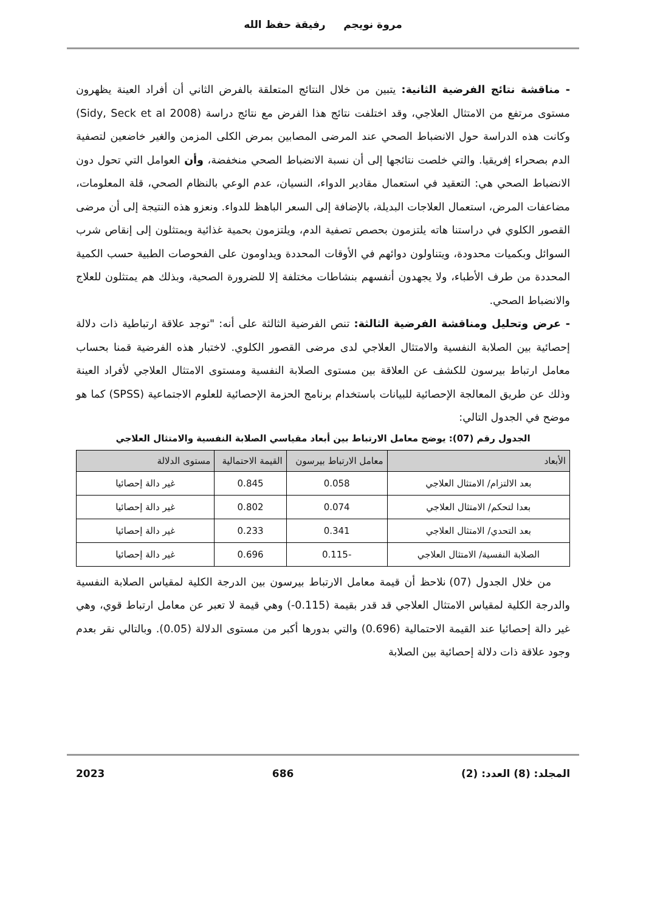مروة نويجم رفيقة حفظ الله
- مناقشة نتائج الفرضية الثانية: يتبين من خلال النتائج المتعلقة بالفرض الثاني أن أفراد العينة يظهرون مستوى مرتفع من الامتثال العلاجي، وقد اختلفت نتائج هذا الفرض مع نتائج دراسة (Sidy, Seck et al 2008) وكانت هذه الدراسة حول الانضباط الصحي عند المرضى المصابين بمرض الكلى المزمن والغير خاضعين لتصفية الدم بصحراء إفريقيا. والتي خلصت نتائجها إلى أن نسبة الانضباط الصحي منخفضة، وأن العوامل التي تحول دون الانضباط الصحي هي: التعقيد في استعمال مقادير الدواء، النسيان، عدم الوعي بالنظام الصحي، قلة المعلومات، مضاعفات المرض، استعمال العلاجات البديلة، بالإضافة إلى السعر الباهظ للدواء. ونعزو هذه النتيجة إلى أن مرضى القصور الكلوي في دراستنا هاته يلتزمون بحصص تصفية الدم، ويلتزمون بحمية غذائية ويمتثلون إلى إنقاص شرب السوائل وبكميات محدودة، ويتناولون دوائهم في الأوقات المحددة ويداومون على الفحوصات الطبية حسب الكمية المحددة من طرف الأطباء، ولا يجهدون أنفسهم بنشاطات مختلفة إلا للضرورة الصحية، وبذلك هم يمتثلون للعلاج والانضباط الصحي.
- عرض وتحليل ومناقشة الفرضية الثالثة: تنص الفرضية الثالثة على أنه: "توجد علاقة ارتباطية ذات دلالة إحصائية بين الصلابة النفسية والامتثال العلاجي لدى مرضى القصور الكلوي. لاختبار هذه الفرضية قمنا بحساب معامل ارتباط بيرسون للكشف عن العلاقة بين مستوى الصلابة النفسية ومستوى الامتثال العلاجي لأفراد العينة وذلك عن طريق المعالجة الإحصائية للبيانات باستخدام برنامج الحزمة الإحصائية للعلوم الاجتماعية (SPSS) كما هو موضح في الجدول التالي:
الجدول رقم (07): يوضح معامل الارتباط بين أبعاد مقياسي الصلابة النفسية والامتثال العلاجي
| الأبعاد | معامل الارتباط بيرسون | القيمة الاحتمالية | مستوى الدلالة |
| --- | --- | --- | --- |
| بعد الالتزام/ الامتثال العلاجي | 0.058 | 0.845 | غير دالة إحصائيا |
| بعدا لتحكم/ الامتثال العلاجي | 0.074 | 0.802 | غير دالة إحصائيا |
| بعد التحدي/ الامتثال العلاجي | 0.341 | 0.233 | غير دالة إحصائيا |
| الصلابة النفسية/ الامتثال العلاجي | -0.115 | 0.696 | غير دالة إحصائيا |
من خلال الجدول (07) نلاحظ أن قيمة معامل الارتباط بيرسون بين الدرجة الكلية لمقياس الصلابة النفسية والدرجة الكلية لمقياس الامتثال العلاجي قد قدر بقيمة (0.115-) وهي قيمة لا تعبر عن معامل ارتباط قوي، وهي غير دالة إحصائيا عند القيمة الاحتمالية (0.696) والتي بدورها أكبر من مستوى الدلالة (0.05). وبالتالي نقر بعدم وجود علاقة ذات دلالة إحصائية بين الصلابة
المجلد: (8) العدد: (2) 686 2023